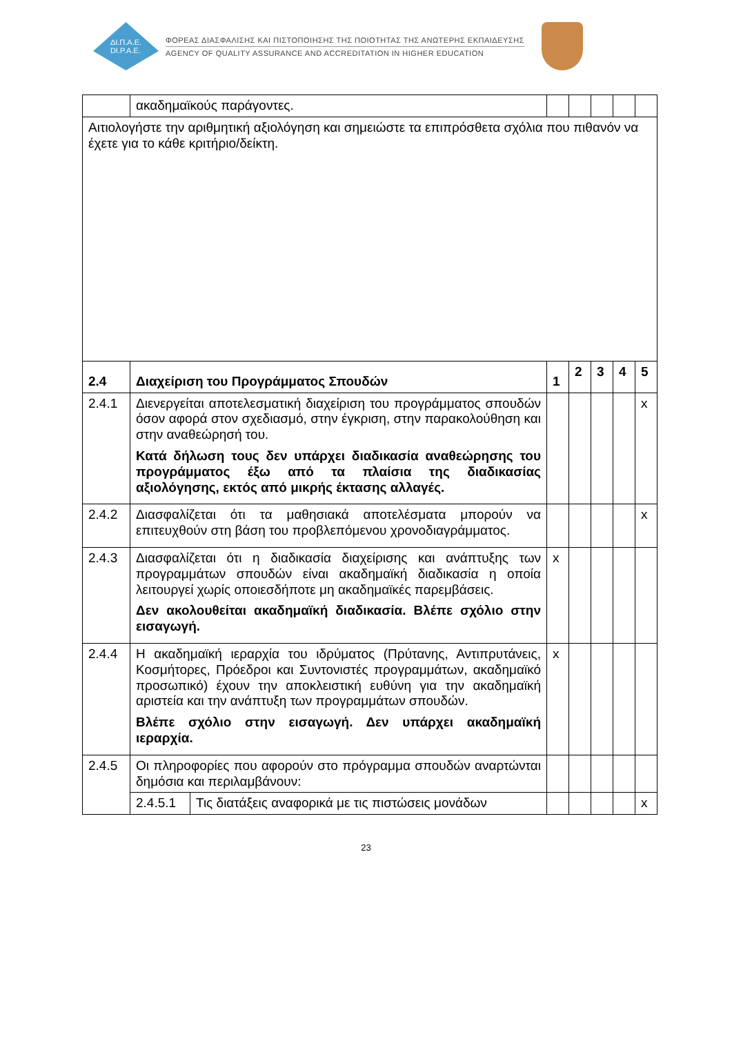ΔΙ.Π.Α.Ε.
DI.P.A.E.
ΦΟΡΕΑΣ ΔΙΑΣΦΑΛΙΣΗΣ ΚΑΙ ΠΙΣΤΟΠΟΙΗΣΗΣ ΤΗΣ ΠΟΙΟΤΗΤΑΣ ΤΗΣ ΑΝΩΤΕΡΗΣ ΕΚΠΑΙΔΕΥΣΗΣ
AGENCY OF QUALITY ASSURANCE AND ACCREDITATION IN HIGHER EDUCATION
| | ακαδημαϊκούς παράγοντες. | | | | | | |
| Αιτιολογήστε την αριθμητική αξιολόγηση και σημειώστε τα επιπρόσθετα σχόλια που πιθανόν να έχετε για το κάθε κριτήριο/δείκτη. | | | | | | | |
| 2.4 | Διαχείριση του Προγράμματος Σπουδών | | 1 | 2 | 3 | 4 | 5 |
| 2.4.1 | Διενεργείται αποτελεσματική διαχείριση του προγράμματος σπουδών όσον αφορά στον σχεδιασμό, στην έγκριση, στην παρακολούθηση και στην αναθεώρησή του. Κατά δήλωση τους δεν υπάρχει διαδικασία αναθεώρησης του προγράμματος έξω από τα πλαίσια της διαδικασίας αξιολόγησης, εκτός από μικρής έκτασης αλλαγές. | | | | | | x |
| 2.4.2 | Διασφαλίζεται ότι τα μαθησιακά αποτελέσματα μπορούν να επιτευχθούν στη βάση του προβλεπόμενου χρονοδιαγράμματος. | | | | | | x |
| 2.4.3 | Διασφαλίζεται ότι η διαδικασία διαχείρισης και ανάπτυξης των προγραμμάτων σπουδών είναι ακαδημαϊκή διαδικασία η οποία λειτουργεί χωρίς οποιεσδήποτε μη ακαδημαϊκές παρεμβάσεις. Δεν ακολουθείται ακαδημαϊκή διαδικασία. Βλέπε σχόλιο στην εισαγωγή. | | x | | | | |
| 2.4.4 | Η ακαδημαϊκή ιεραρχία του ιδρύματος (Πρύτανης, Αντιπρυτάνεις, Κοσμήτορες, Πρόεδροι και Συντονιστές προγραμμάτων, ακαδημαϊκό προσωπικό) έχουν την αποκλειστική ευθύνη για την ακαδημαϊκή αριστεία και την ανάπτυξη των προγραμμάτων σπουδών. Βλέπε σχόλιο στην εισαγωγή. Δεν υπάρχει ακαδημαϊκή ιεραρχία. | | x | | | | |
| 2.4.5 | Οι πληροφορίες που αφορούν στο πρόγραμμα σπουδών αναρτώνται δημόσια και περιλαμβάνουν: | | | | | | |
| | 2.4.5.1 | Τις διατάξεις αναφορικά με τις πιστώσεις μονάδων | | | | | x |
23